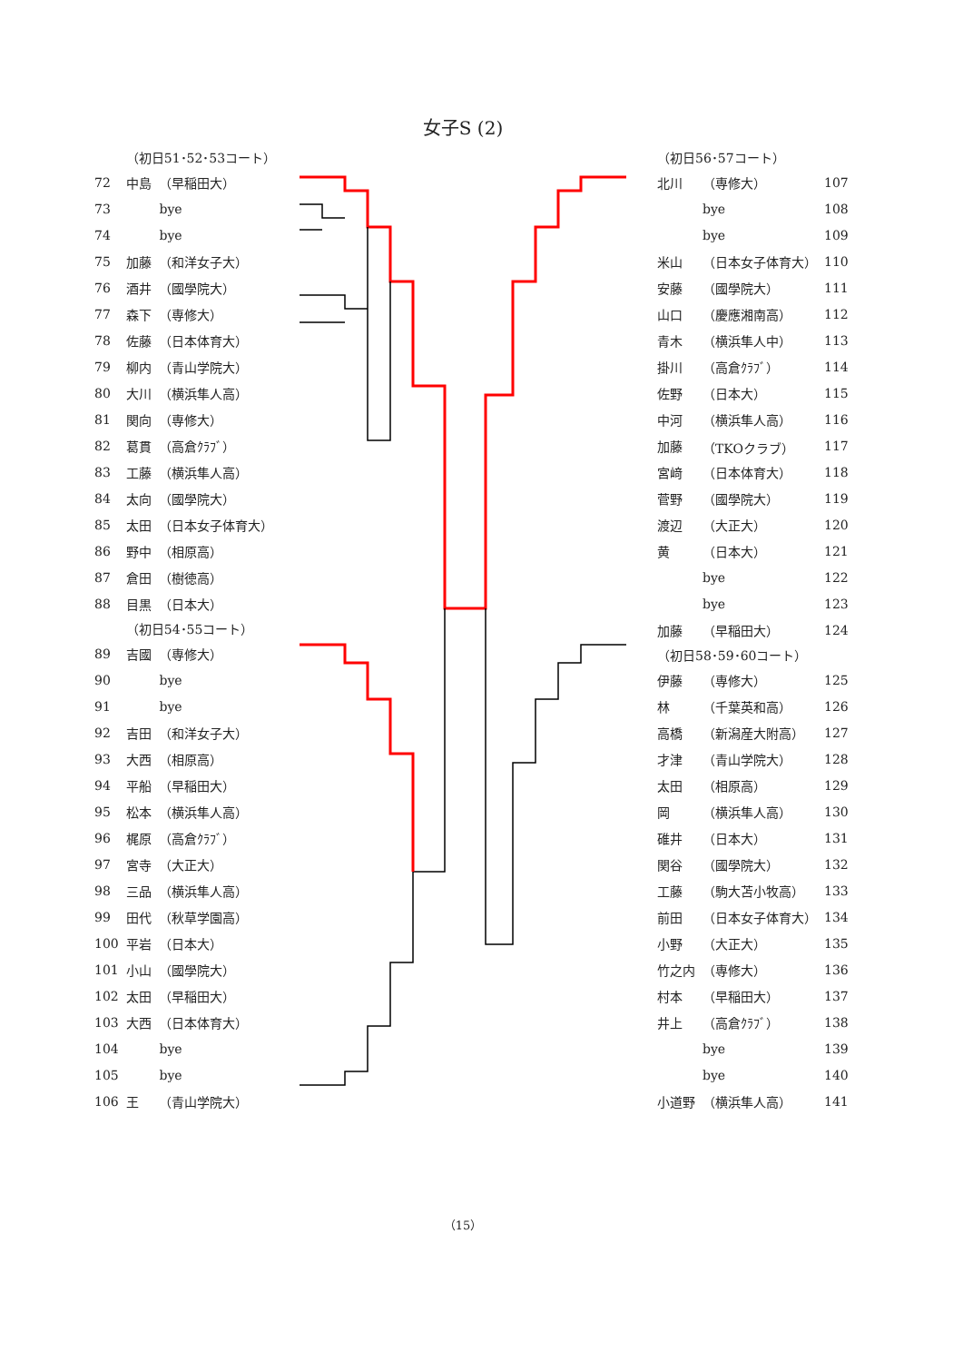女子S (2)
| | （初日51･52･53コート） | |
| 72 | 中島 | （早稲田大） |
| 73 | | bye |
| 74 | | bye |
| 75 | 加藤 | （和洋女子大） |
| 76 | 酒井 | （國學院大） |
| 77 | 森下 | （専修大） |
| 78 | 佐藤 | （日本体育大） |
| 79 | 柳内 | （青山学院大） |
| 80 | 大川 | （横浜隼人高） |
| 81 | 関向 | （専修大） |
| 82 | 葛貫 | （高倉ｸﾗﾌﾞ） |
| 83 | 工藤 | （横浜隼人高） |
| 84 | 太向 | （國學院大） |
| 85 | 太田 | （日本女子体育大） |
| 86 | 野中 | （相原高） |
| 87 | 倉田 | （樹徳高） |
| 88 | 目黒 | （日本大） |
| | （初日54･55コート） | |
| 89 | 吉國 | （専修大） |
| 90 | | bye |
| 91 | | bye |
| 92 | 吉田 | （和洋女子大） |
| 93 | 大西 | （相原高） |
| 94 | 平船 | （早稲田大） |
| 95 | 松本 | （横浜隼人高） |
| 96 | 梶原 | （高倉ｸﾗﾌﾞ） |
| 97 | 宮寺 | （大正大） |
| 98 | 三品 | （横浜隼人高） |
| 99 | 田代 | （秋草学園高） |
| 100 | 平岩 | （日本大） |
| 101 | 小山 | （國學院大） |
| 102 | 太田 | （早稲田大） |
| 103 | 大西 | （日本体育大） |
| 104 | | bye |
| 105 | | bye |
| 106 | 王 | （青山学院大） |
| （初日56･57コート） | | |
| 北川 | （専修大） | 107 |
| | bye | 108 |
| | bye | 109 |
| 米山 | （日本女子体育大） | 110 |
| 安藤 | （國學院大） | 111 |
| 山口 | （慶應湘南高） | 112 |
| 青木 | （横浜隼人中） | 113 |
| 掛川 | （高倉ｸﾗﾌﾞ） | 114 |
| 佐野 | （日本大） | 115 |
| 中河 | （横浜隼人高） | 116 |
| 加藤 | （TKOクラブ） | 117 |
| 宮﨑 | （日本体育大） | 118 |
| 菅野 | （國學院大） | 119 |
| 渡辺 | （大正大） | 120 |
| 黄 | （日本大） | 121 |
| | bye | 122 |
| | bye | 123 |
| 加藤 | （早稲田大） | 124 |
| （初日58･59･60コート） | | |
| 伊藤 | （専修大） | 125 |
| 林 | （千葉英和高） | 126 |
| 高橋 | （新潟産大附高） | 127 |
| 才津 | （青山学院大） | 128 |
| 太田 | （相原高） | 129 |
| 岡 | （横浜隼人高） | 130 |
| 碓井 | （日本大） | 131 |
| 関谷 | （國學院大） | 132 |
| 工藤 | （駒大苫小牧高） | 133 |
| 前田 | （日本女子体育大） | 134 |
| 小野 | （大正大） | 135 |
| 竹之内 | （専修大） | 136 |
| 村本 | （早稲田大） | 137 |
| 井上 | （高倉ｸﾗﾌﾞ） | 138 |
| | bye | 139 |
| | bye | 140 |
| 小道野 | （横浜隼人高） | 141 |
（15）